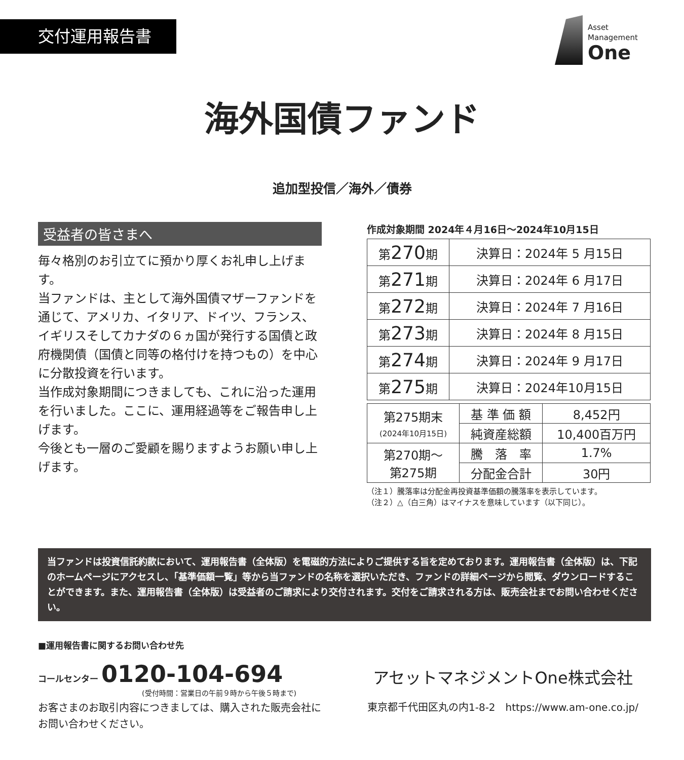交付運用報告書
Asset
Management
One
海外国債ファンド
追加型投信／海外／債券
受益者の皆さまへ
毎々格別のお引立てに預かり厚くお礼申し上げます。
当ファンドは、主として海外国債マザーファンドを通じて、アメリカ、イタリア、ドイツ、フランス、イギリスそしてカナダの６ヵ国が発行する国債と政府機関債（国債と同等の格付けを持つもの）を中心に分散投資を行います。
当作成対象期間につきましても、これに沿った運用を行いました。ここに、運用経過等をご報告申し上げます。
今後とも一層のご愛顧を賜りますようお願い申し上げます。
作成対象期間 2024年４月16日〜2024年10月15日
| 第 270 期 | 決算日：2024年 5 月15日 |
| 第 271 期 | 決算日：2024年 6 月17日 |
| 第 272 期 | 決算日：2024年 7 月16日 |
| 第 273 期 | 決算日：2024年 8 月15日 |
| 第 274 期 | 決算日：2024年 9 月17日 |
| 第 275 期 | 決算日：2024年10月15日 |
| 第275期末 (2024年10月15日) | 基 準 価 額 | 8,452円 |
| | 純資産総額 | 10,400百万円 |
| 第270期〜 第275期 | 騰 落 率 | 1.7% |
| | 分配金合計 | 30円 |
（注１）騰落率は分配金再投資基準価額の騰落率を表示しています。
（注２）△（白三角）はマイナスを意味しています（以下同じ）。
当ファンドは投資信託約款において、運用報告書（全体版）を電磁的方法によりご提供する旨を定めております。運用報告書（全体版）は、下記のホームページにアクセスし、「基準価額一覧」等から当ファンドの名称を選択いただき、ファンドの詳細ページから閲覧、ダウンロードすることができます。また、運用報告書（全体版）は受益者のご請求により交付されます。交付をご請求される方は、販売会社までお問い合わせください。
■運用報告書に関するお問い合わせ先
コールセンター 0120-104-694
(受付時間：営業日の午前９時から午後５時まで)
お客さまのお取引内容につきましては、購入された販売会社にお問い合わせください。
アセットマネジメントOne株式会社
東京都千代田区丸の内1-8-2　https://www.am-one.co.jp/